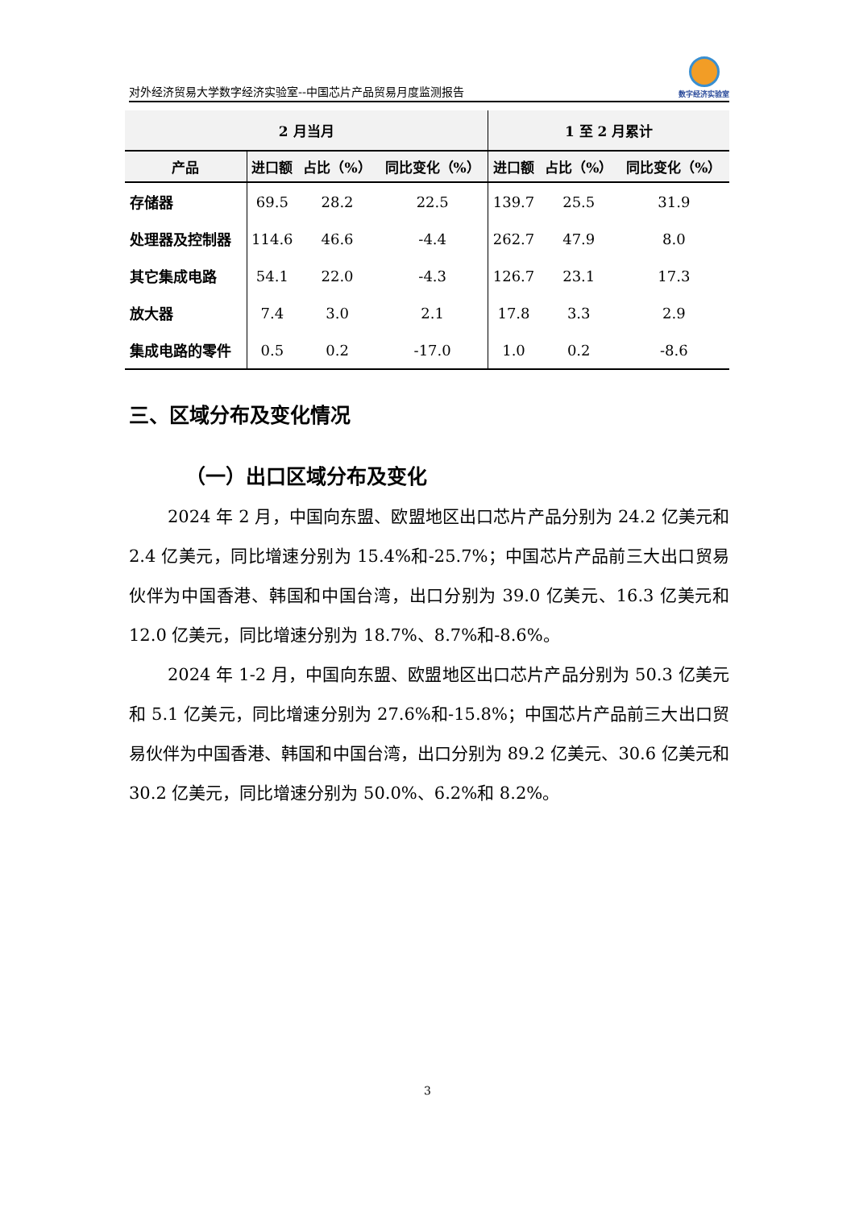对外经济贸易大学数字经济实验室--中国芯片产品贸易月度监测报告
数字经济实验室
| 2 月当月 | | | | 1 至 2 月累计 | | |
| --- | --- | --- | --- | --- | --- | --- |
| 产品 | 进口额 | 占比（%） | 同比变化（%） | 进口额 | 占比（%） | 同比变化（%） |
| 存储器 | 69.5 | 28.2 | 22.5 | 139.7 | 25.5 | 31.9 |
| 处理器及控制器 | 114.6 | 46.6 | -4.4 | 262.7 | 47.9 | 8.0 |
| 其它集成电路 | 54.1 | 22.0 | -4.3 | 126.7 | 23.1 | 17.3 |
| 放大器 | 7.4 | 3.0 | 2.1 | 17.8 | 3.3 | 2.9 |
| 集成电路的零件 | 0.5 | 0.2 | -17.0 | 1.0 | 0.2 | -8.6 |
三、区域分布及变化情况
（一）出口区域分布及变化
2024 年 2 月，中国向东盟、欧盟地区出口芯片产品分别为 24.2 亿美元和 2.4 亿美元，同比增速分别为 15.4%和-25.7%；中国芯片产品前三大出口贸易伙伴为中国香港、韩国和中国台湾，出口分别为 39.0 亿美元、16.3 亿美元和 12.0 亿美元，同比增速分别为 18.7%、8.7%和-8.6%。
2024 年 1-2 月，中国向东盟、欧盟地区出口芯片产品分别为 50.3 亿美元和 5.1 亿美元，同比增速分别为 27.6%和-15.8%；中国芯片产品前三大出口贸易伙伴为中国香港、韩国和中国台湾，出口分别为 89.2 亿美元、30.6 亿美元和 30.2 亿美元，同比增速分别为 50.0%、6.2%和 8.2%。
3